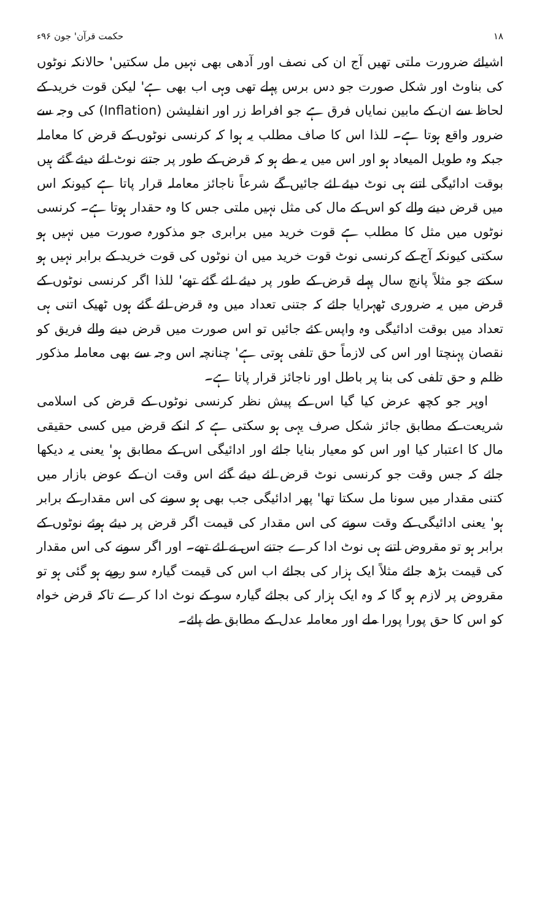۱۸ حکمت قرآن' جون ۹۶ء
اشیائے ضرورت ملتی تھیں آج ان کی نصف اور آدھی بھی نہیں مل سکتیں' حالانکہ نوٹوں کی بناوٹ اور شکل صورت جو دس برس پہلے تھی وہی اب بھی ہے' لیکن قوت خرید کے لحاظ سے ان کے مابین نمایاں فرق ہے جو افراط زر اور انفلیشن (Inflation) کی وجہ سے ضرور واقع ہوتا ہے۔ للذا اس کا صاف مطلب یہ ہوا کہ کرنسی نوٹوں کے قرض کا معاملہ جبکہ وہ طویل المیعاد ہو اور اس میں یہ طے ہو کہ قرض کے طور پر جتنے نوٹ لئے دیئے گئے ہیں بوقت ادائیگی اتنے ہی نوٹ دیئے لئے جائیں گے شرعاً ناجائز معاملہ قرار پاتا ہے کیونکہ اس میں قرض دینے والے کو اس کے مال کی مثل نہیں ملتی جس کا وہ حقدار ہوتا ہے۔ کرنسی نوٹوں میں مثل کا مطلب ہے قوت خرید میں برابری جو مذکورہ صورت میں نہیں ہو سکتی کیونکہ آج کے کرنسی نوٹ قوت خرید میں ان نوٹوں کی قوت خرید کے برابر نہیں ہو سکتے جو مثلاً پانچ سال پہلے قرض کے طور پر دیئے لئے گئے تھے' للذا اگر کرنسی نوٹوں کے قرض میں یہ ضروری ٹھہرایا جائے کہ جتنی تعداد میں وہ قرض لئے گئے ہوں ٹھیک اتنی ہی تعداد میں بوقت ادائیگی وہ واپس کئے جائیں تو اس صورت میں قرض دینے والے فریق کو نقصان پہنچتا اور اس کی لازماً حق تلفی ہوتی ہے' چنانچہ اس وجہ سے بھی معاملہ مذکور ظلم و حق تلفی کی بنا پر باطل اور ناجائز قرار پاتا ہے۔
اوپر جو کچھ عرض کیا گیا اس کے پیش نظر کرنسی نوٹوں کے قرض کی اسلامی شریعت کے مطابق جائز شکل صرف یہی ہو سکتی ہے کہ انکے قرض میں کسی حقیقی مال کا اعتبار کیا اور اس کو معیار بنایا جائے اور ادائیگی اس کے مطابق ہو' یعنی یہ دیکھا جائے کہ جس وقت جو کرنسی نوٹ قرض لئے دیئے گئے اس وقت ان کے عوض بازار میں کتنی مقدار میں سونا مل سکتا تھا' پھر ادائیگی جب بھی ہو سونے کی اس مقدار کے برابر ہو' یعنی ادائیگی کے وقت سونے کی اس مقدار کی قیمت اگر قرض پر دیئے ہوئے نوٹوں کے برابر ہو تو مقروض اتنے ہی نوٹ ادا کرے جتنے اس نے لئے تھے۔ اور اگر سونے کی اس مقدار کی قیمت بڑھ جائے مثلاً ایک ہزار کی بجائے اب اس کی قیمت گیارہ سو روپے ہو گئی ہو تو مقروض پر لازم ہو گا کہ وہ ایک ہزار کی بجائے گیارہ سو کے نوٹ ادا کرے تاکہ قرض خواہ کو اس کا حق پورا پورا ملے اور معاملہ عدل کے مطابق طے پائے۔